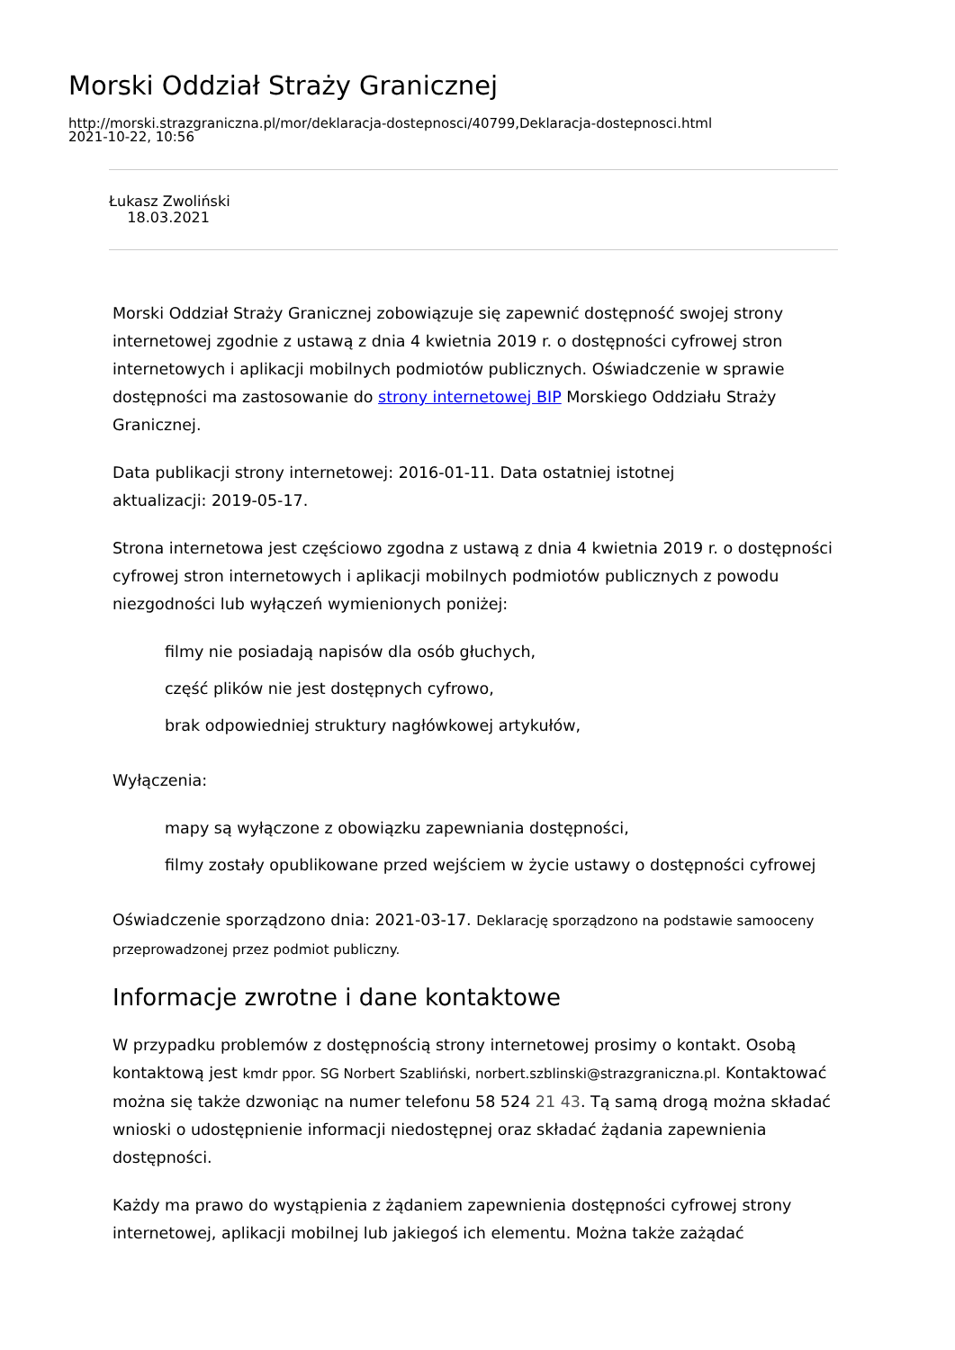Morski Oddział Straży Granicznej
http://morski.strazgraniczna.pl/mor/deklaracja-dostepnosci/40799,Deklaracja-dostepnosci.html
2021-10-22, 10:56
Łukasz Zwoliński
18.03.2021
Morski Oddział Straży Granicznej zobowiązuje się zapewnić dostępność swojej strony internetowej zgodnie z ustawą z dnia 4 kwietnia 2019 r. o dostępności cyfrowej stron internetowych i aplikacji mobilnych podmiotów publicznych. Oświadczenie w sprawie dostępności ma zastosowanie do strony internetowej BIP Morskiego Oddziału Straży Granicznej.
Data publikacji strony internetowej: 2016-01-11. Data ostatniej istotnej
aktualizacji: 2019-05-17.
Strona internetowa jest częściowo zgodna z ustawą z dnia 4 kwietnia 2019 r. o dostępności cyfrowej stron internetowych i aplikacji mobilnych podmiotów publicznych z powodu niezgodności lub wyłączeń wymienionych poniżej:
filmy nie posiadają napisów dla osób głuchych,
część plików nie jest dostępnych cyfrowo,
brak odpowiedniej struktury nagłówkowej artykułów,
Wyłączenia:
mapy są wyłączone z obowiązku zapewniania dostępności,
filmy zostały opublikowane przed wejściem w życie ustawy o dostępności cyfrowej
Oświadczenie sporządzono dnia: 2021-03-17. Deklarację sporządzono na podstawie samooceny przeprowadzonej przez podmiot publiczny.
Informacje zwrotne i dane kontaktowe
W przypadku problemów z dostępnością strony internetowej prosimy o kontakt. Osobą kontaktową jest kmdr ppor. SG Norbert Szabliński, norbert.szblinski@strazgraniczna.pl. Kontaktować można się także dzwoniąc na numer telefonu 58 524 21 43. Tą samą drogą można składać wnioski o udostępnienie informacji niedostępnej oraz składać żądania zapewnienia dostępności.
Każdy ma prawo do wystąpienia z żądaniem zapewnienia dostępności cyfrowej strony internetowej, aplikacji mobilnej lub jakiegoś ich elementu. Można także zażądać